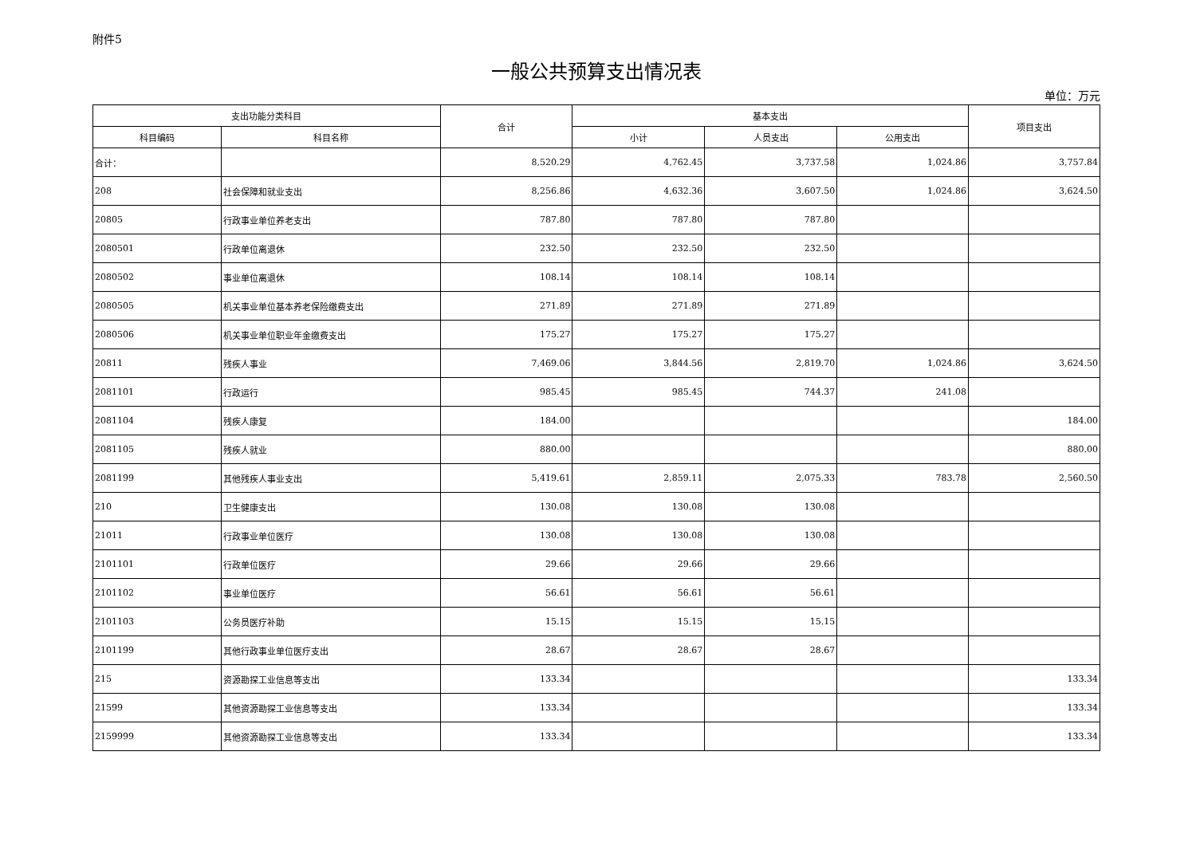附件5
一般公共预算支出情况表
单位：万元
| 支出功能分类科目 | | 合计 | 基本支出 | | | 项目支出 |
| --- | --- | --- | --- | --- | --- | --- |
| 科目编码 | 科目名称 | | 小计 | 人员支出 | 公用支出 | |
| 合计： | | 8,520.29 | 4,762.45 | 3,737.58 | 1,024.86 | 3,757.84 |
| 208 | 社会保障和就业支出 | 8,256.86 | 4,632.36 | 3,607.50 | 1,024.86 | 3,624.50 |
| 20805 | 行政事业单位养老支出 | 787.80 | 787.80 | 787.80 | | |
| 2080501 | 行政单位离退休 | 232.50 | 232.50 | 232.50 | | |
| 2080502 | 事业单位离退休 | 108.14 | 108.14 | 108.14 | | |
| 2080505 | 机关事业单位基本养老保险缴费支出 | 271.89 | 271.89 | 271.89 | | |
| 2080506 | 机关事业单位职业年金缴费支出 | 175.27 | 175.27 | 175.27 | | |
| 20811 | 残疾人事业 | 7,469.06 | 3,844.56 | 2,819.70 | 1,024.86 | 3,624.50 |
| 2081101 | 行政运行 | 985.45 | 985.45 | 744.37 | 241.08 | |
| 2081104 | 残疾人康复 | 184.00 | | | | 184.00 |
| 2081105 | 残疾人就业 | 880.00 | | | | 880.00 |
| 2081199 | 其他残疾人事业支出 | 5,419.61 | 2,859.11 | 2,075.33 | 783.78 | 2,560.50 |
| 210 | 卫生健康支出 | 130.08 | 130.08 | 130.08 | | |
| 21011 | 行政事业单位医疗 | 130.08 | 130.08 | 130.08 | | |
| 2101101 | 行政单位医疗 | 29.66 | 29.66 | 29.66 | | |
| 2101102 | 事业单位医疗 | 56.61 | 56.61 | 56.61 | | |
| 2101103 | 公务员医疗补助 | 15.15 | 15.15 | 15.15 | | |
| 2101199 | 其他行政事业单位医疗支出 | 28.67 | 28.67 | 28.67 | | |
| 215 | 资源勘探工业信息等支出 | 133.34 | | | | 133.34 |
| 21599 | 其他资源勘探工业信息等支出 | 133.34 | | | | 133.34 |
| 2159999 | 其他资源勘探工业信息等支出 | 133.34 | | | | 133.34 |